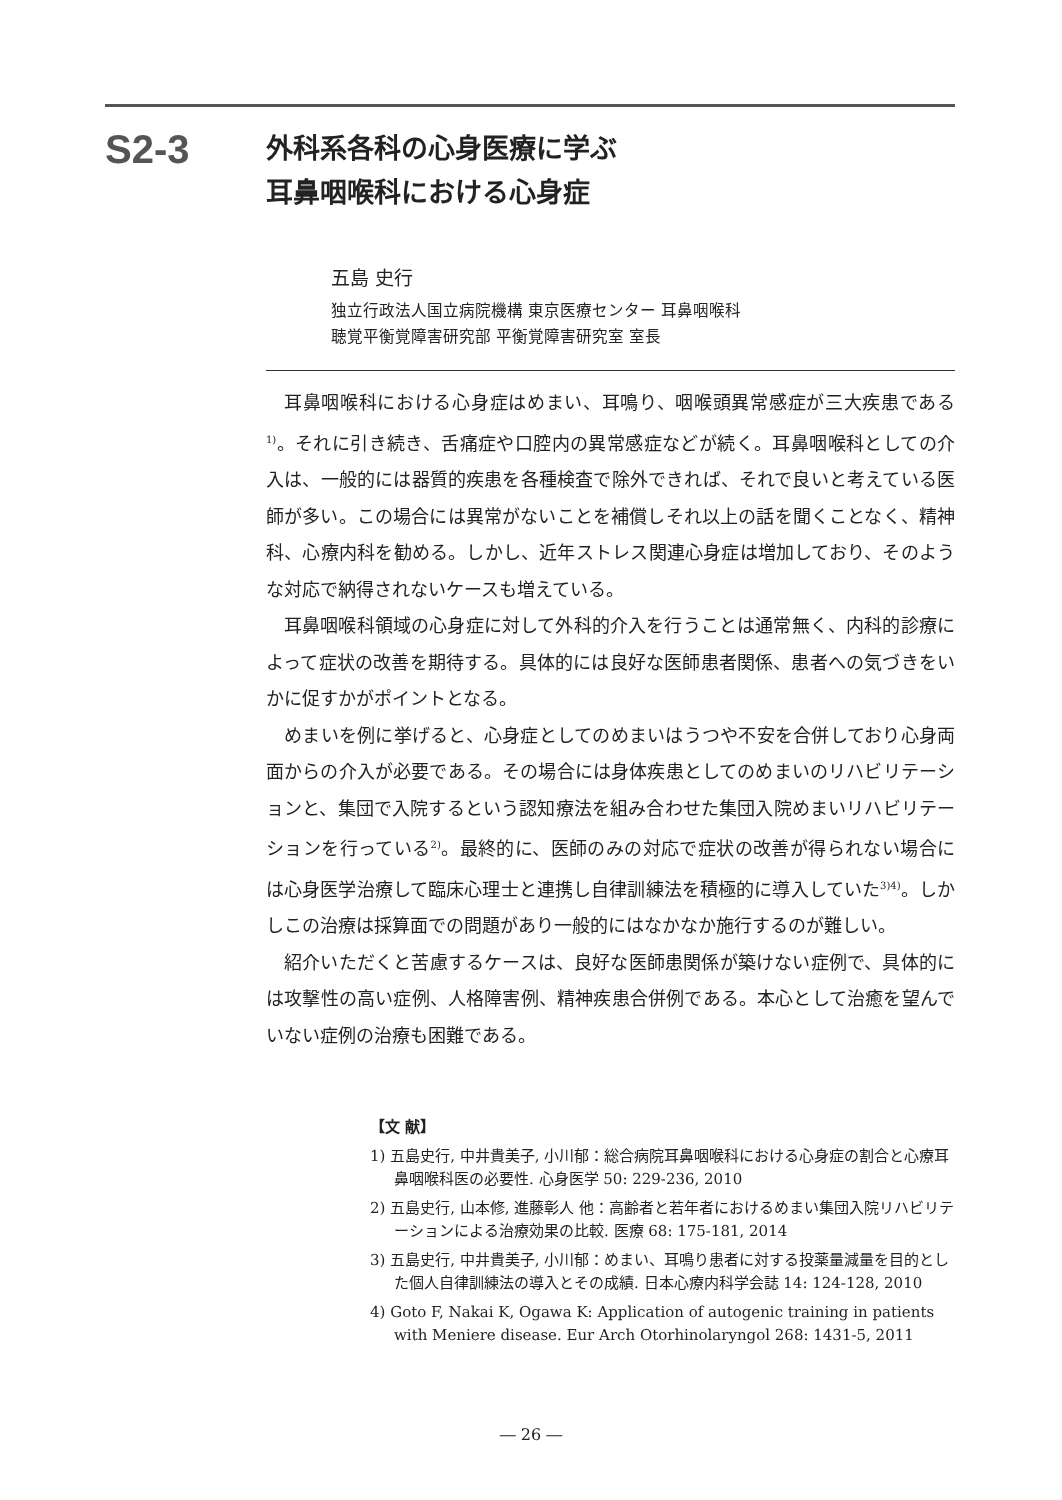S2-3
外科系各科の心身医療に学ぶ
耳鼻咽喉科における心身症
五島 史行
独立行政法人国立病院機構 東京医療センター 耳鼻咽喉科
聴覚平衡覚障害研究部 平衡覚障害研究室 室長
耳鼻咽喉科における心身症はめまい、耳鳴り、咽喉頭異常感症が三大疾患である<sup>1)</sup>。それに引き続き、舌痛症や口腔内の異常感症などが続く。耳鼻咽喉科としての介入は、一般的には器質的疾患を各種検査で除外できれば、それで良いと考えている医師が多い。この場合には異常がないことを補償しそれ以上の話を聞くことなく、精神科、心療内科を勧める。しかし、近年ストレス関連心身症は増加しており、そのような対応で納得されないケースも増えている。
耳鼻咽喉科領域の心身症に対して外科的介入を行うことは通常無く、内科的診療によって症状の改善を期待する。具体的には良好な医師患者関係、患者への気づきをいかに促すかがポイントとなる。
めまいを例に挙げると、心身症としてのめまいはうつや不安を合併しており心身両面からの介入が必要である。その場合には身体疾患としてのめまいのリハビリテーションと、集団で入院するという認知療法を組み合わせた集団入院めまいリハビリテーションを行っている<sup>2)</sup>。最終的に、医師のみの対応で症状の改善が得られない場合には心身医学治療して臨床心理士と連携し自律訓練法を積極的に導入していた<sup>3)4)</sup>。しかしこの治療は採算面での問題があり一般的にはなかなか施行するのが難しい。
紹介いただくと苦慮するケースは、良好な医師患関係が築けない症例で、具体的には攻撃性の高い症例、人格障害例、精神疾患合併例である。本心として治癒を望んでいない症例の治療も困難である。
【文 献】
1) 五島史行, 中井貴美子, 小川郁：総合病院耳鼻咽喉科における心身症の割合と心療耳鼻咽喉科医の必要性. 心身医学 50: 229-236, 2010
2) 五島史行, 山本修, 進藤彰人 他：高齢者と若年者におけるめまい集団入院リハビリテーションによる治療効果の比較. 医療 68: 175-181, 2014
3) 五島史行, 中井貴美子, 小川郁：めまい、耳鳴り患者に対する投薬量減量を目的とした個人自律訓練法の導入とその成績. 日本心療内科学会誌 14: 124-128, 2010
4) Goto F, Nakai K, Ogawa K: Application of autogenic training in patients with Meniere disease. Eur Arch Otorhinolaryngol 268: 1431-5, 2011
― 26 ―